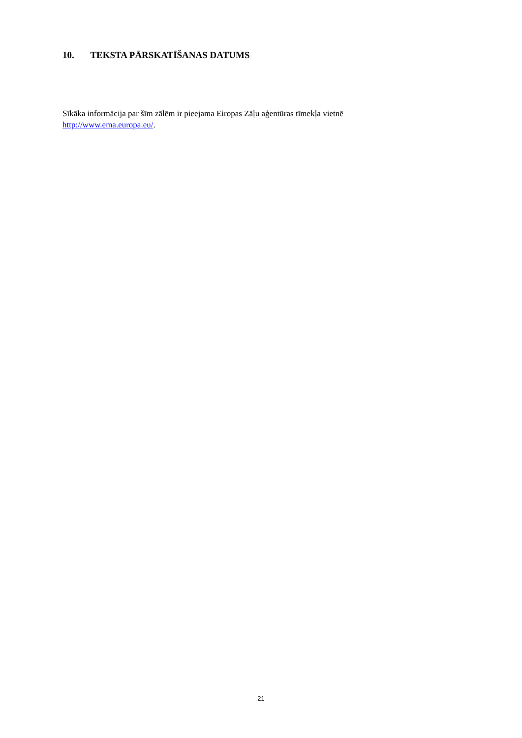10. TEKSTA PĀRSKATĪŠANAS DATUMS
Sīkāka informācija par šīm zālēm ir pieejama Eiropas Zāļu aģentūras tīmekļa vietnē
http://www.ema.europa.eu/.
21